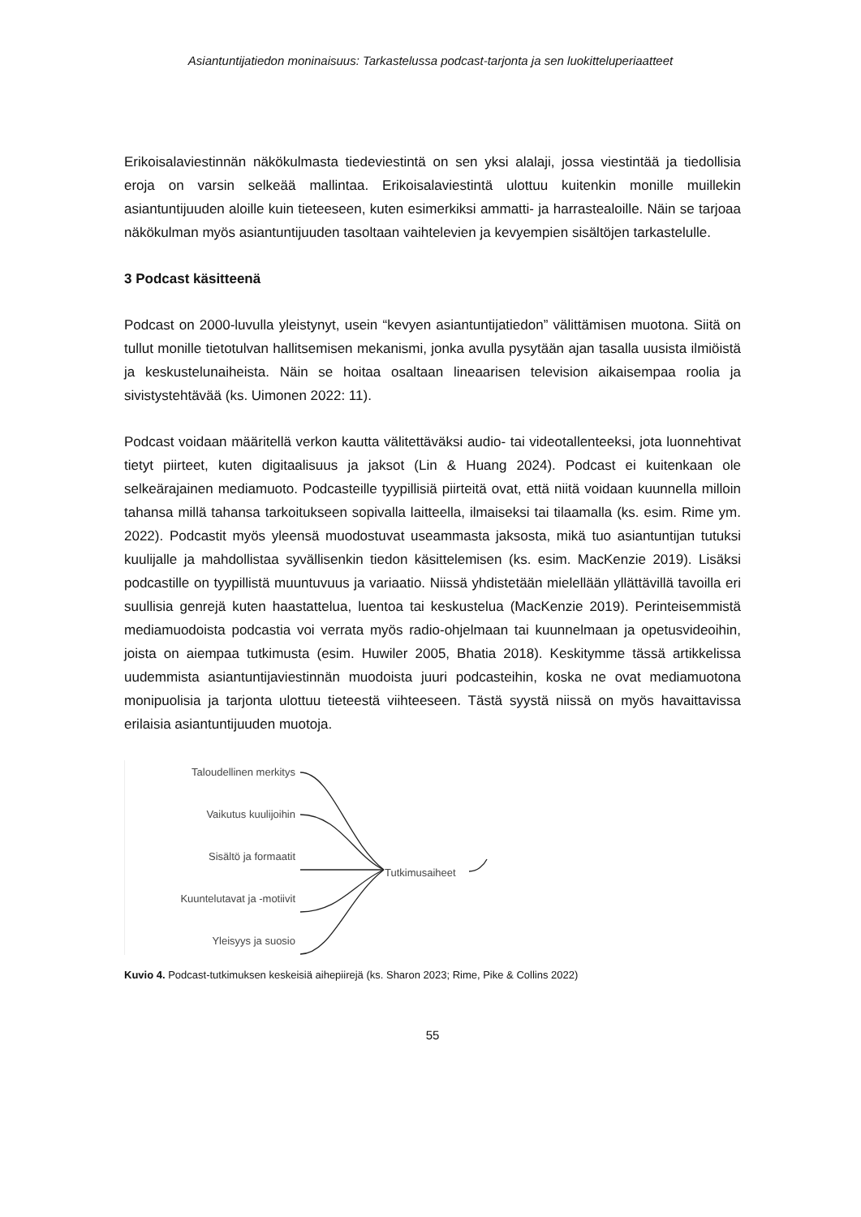Asiantuntijatiedon moninaisuus: Tarkastelussa podcast-tarjonta ja sen luokitteluperiaatteet
Erikoisalaviestinnän näkökulmasta tiedeviestintä on sen yksi alalaji, jossa viestintää ja tiedollisia eroja on varsin selkeää mallintaa. Erikoisalaviestintä ulottuu kuitenkin monille muillekin asiantuntijuuden aloille kuin tieteeseen, kuten esimerkiksi ammatti- ja harrastealoille. Näin se tarjoaa näkökulman myös asiantuntijuuden tasoltaan vaihtelevien ja kevyempien sisältöjen tarkastelulle.
3 Podcast käsitteenä
Podcast on 2000-luvulla yleistynyt, usein “kevyen asiantuntijatiedon” välittämisen muotona. Siitä on tullut monille tietotulvan hallitsemisen mekanismi, jonka avulla pysytään ajan tasalla uusista ilmiöistä ja keskustelunaiheista. Näin se hoitaa osaltaan lineaarisen television aikaisempaa roolia ja sivistystehtävää (ks. Uimonen 2022: 11).
Podcast voidaan määritellä verkon kautta välitettäväksi audio- tai videotallenteeksi, jota luonnehtivat tietyt piirteet, kuten digitaalisuus ja jaksot (Lin & Huang 2024). Podcast ei kuitenkaan ole selkeärajainen mediamuoto. Podcasteille tyypillisiä piirteitä ovat, että niitä voidaan kuunnella milloin tahansa millä tahansa tarkoitukseen sopivalla laitteella, ilmaiseksi tai tilaamalla (ks. esim. Rime ym. 2022). Podcastit myös yleensä muodostuvat useammasta jaksosta, mikä tuo asiantuntijan tutuksi kuulijalle ja mahdollistaa syvällisenkin tiedon käsittelemisen (ks. esim. MacKenzie 2019). Lisäksi podcastille on tyypillistä muuntuvuus ja variaatio. Niissä yhdistetään mielellään yllättävillä tavoilla eri suullisia genrejä kuten haastattelua, luentoa tai keskustelua (MacKenzie 2019). Perinteisemmistä mediamuodoista podcastia voi verrata myös radio-ohjelmaan tai kuunnelmaan ja opetusvideoihin, joista on aiempaa tutkimusta (esim. Huwiler 2005, Bhatia 2018). Keskitymme tässä artikkelissa uudemmista asiantuntijaviestinnän muodoista juuri podcasteihin, koska ne ovat mediamuotona monipuolisia ja tarjonta ulottuu tieteestä viihteeseen. Tästä syystä niissä on myös havaittavissa erilaisia asiantuntijuuden muotoja.
Taloudellinen merkitys
Vaikutus kuulijoihin
Sisältö ja formaatit
Kuuntelutavat ja -motiivit
Yleisyys ja suosio
Tutkimusaiheet
Kuvio 4. Podcast-tutkimuksen keskeisiä aihepiirejä (ks. Sharon 2023; Rime, Pike & Collins 2022)
55